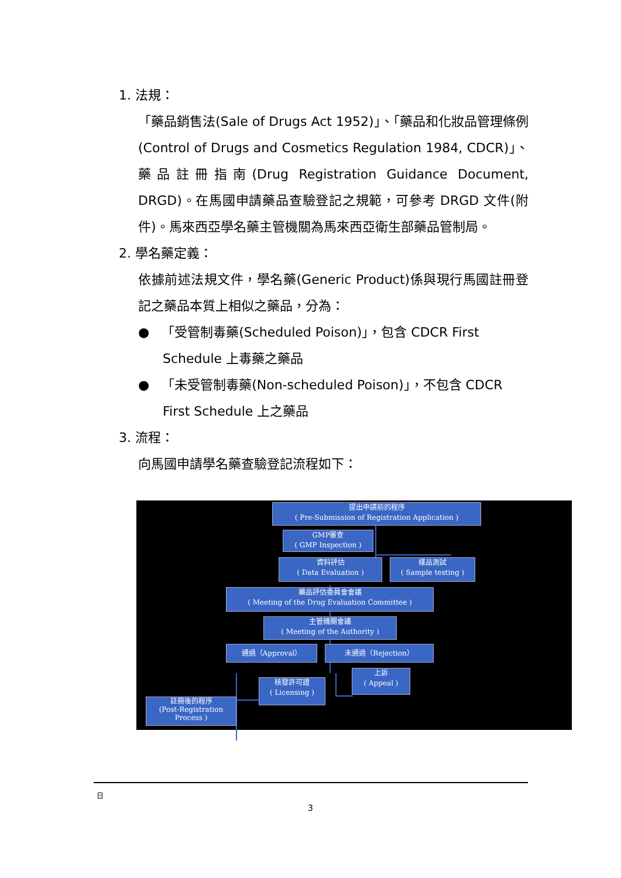1. 法規：
「藥品銷售法(Sale of Drugs Act 1952)」、「藥品和化妝品管理條例(Control of Drugs and Cosmetics Regulation 1984, CDCR)」、藥品註冊指南(Drug Registration Guidance Document, DRGD)。在馬國申請藥品查驗登記之規範，可參考 DRGD 文件(附件)。馬來西亞學名藥主管機關為馬來西亞衛生部藥品管制局。
2. 學名藥定義：
依據前述法規文件，學名藥(Generic Product)係與現行馬國註冊登記之藥品本質上相似之藥品，分為：
● 「受管制毒藥(Scheduled Poison)」，包含 CDCR First Schedule 上毒藥之藥品
● 「未受管制毒藥(Non-scheduled Poison)」，不包含 CDCR First Schedule 上之藥品
3. 流程：
向馬國申請學名藥查驗登記流程如下：
提出申請前的程序
( Pre-Submission of Registration Application )
GMP審查
( GMP Inspection )
資料評估
( Data Evaluation )
樣品測試
( Sample testing )
藥品評估委員會會議
( Meeting of the Drug Evaluation Committee )
主管機關會議
( Meeting of the Authority )
通過（Approval） 未通過（Rejection）
上訴
( Appeal )
核發許可證
( Licensing )
註冊後的程序
(Post-Registration
Process )
日
3